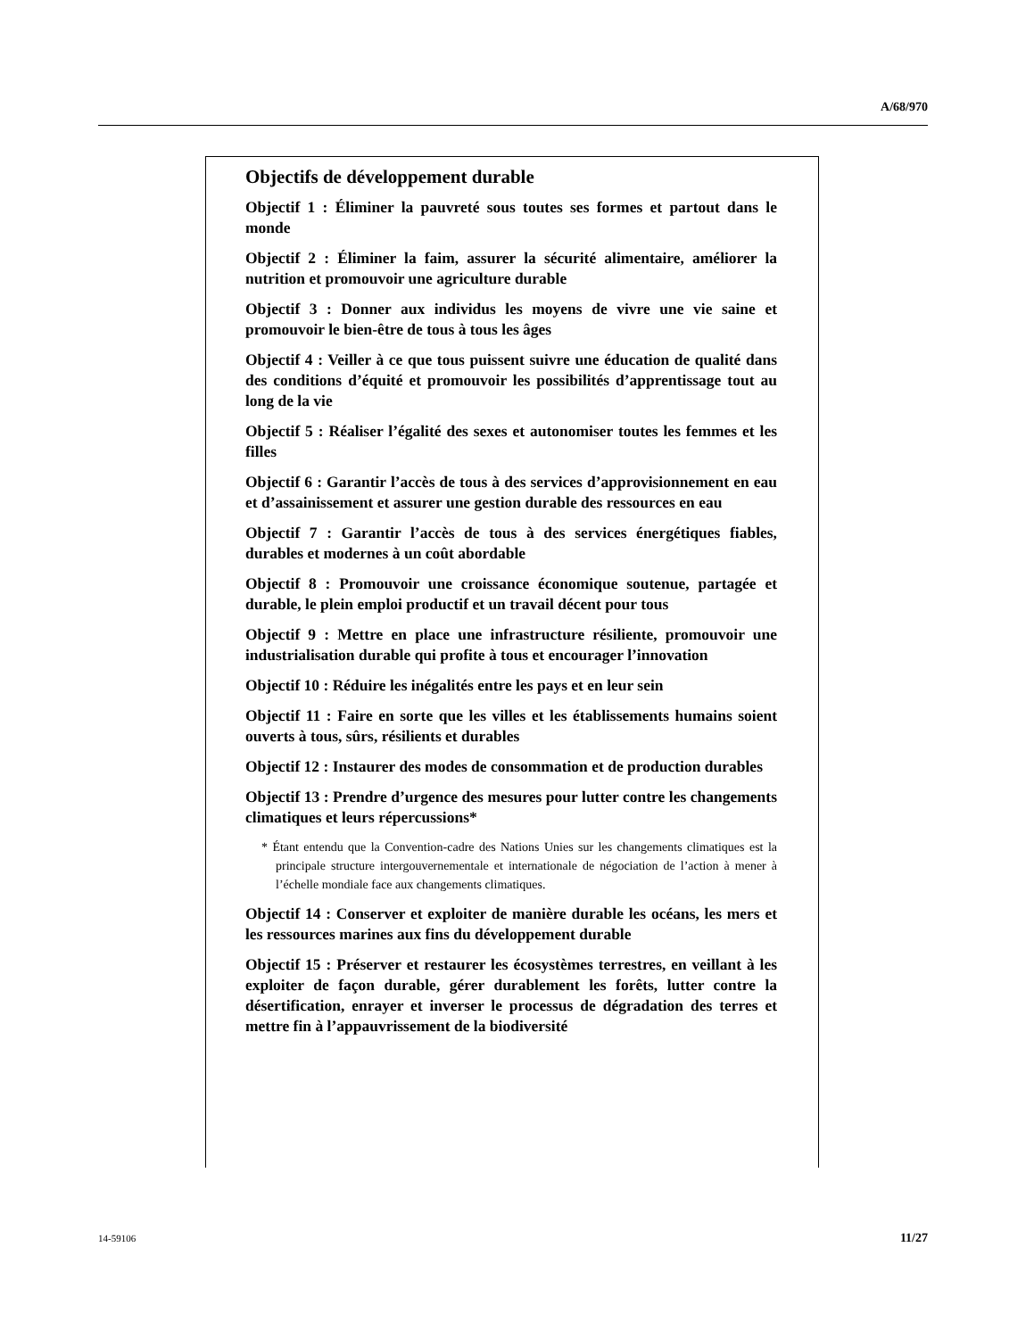A/68/970
Objectifs de développement durable
Objectif 1 : Éliminer la pauvreté sous toutes ses formes et partout dans le monde
Objectif 2 : Éliminer la faim, assurer la sécurité alimentaire, améliorer la nutrition et promouvoir une agriculture durable
Objectif 3 : Donner aux individus les moyens de vivre une vie saine et promouvoir le bien-être de tous à tous les âges
Objectif 4 : Veiller à ce que tous puissent suivre une éducation de qualité dans des conditions d’équité et promouvoir les possibilités d’apprentissage tout au long de la vie
Objectif 5 : Réaliser l’égalité des sexes et autonomiser toutes les femmes et les filles
Objectif 6 : Garantir l’accès de tous à des services d’approvisionnement en eau et d’assainissement et assurer une gestion durable des ressources en eau
Objectif 7 : Garantir l’accès de tous à des services énergétiques fiables, durables et modernes à un coût abordable
Objectif 8 : Promouvoir une croissance économique soutenue, partagée et durable, le plein emploi productif et un travail décent pour tous
Objectif 9 : Mettre en place une infrastructure résiliente, promouvoir une industrialisation durable qui profite à tous et encourager l’innovation
Objectif 10 : Réduire les inégalités entre les pays et en leur sein
Objectif 11 : Faire en sorte que les villes et les établissements humains soient ouverts à tous, sûrs, résilients et durables
Objectif 12 : Instaurer des modes de consommation et de production durables
Objectif 13 : Prendre d’urgence des mesures pour lutter contre les changements climatiques et leurs répercussions*
* Étant entendu que la Convention-cadre des Nations Unies sur les changements climatiques est la principale structure intergouvernementale et internationale de négociation de l’action à mener à l’échelle mondiale face aux changements climatiques.
Objectif 14 : Conserver et exploiter de manière durable les océans, les mers et les ressources marines aux fins du développement durable
Objectif 15 : Préserver et restaurer les écosystèmes terrestres, en veillant à les exploiter de façon durable, gérer durablement les forêts, lutter contre la désertification, enrayer et inverser le processus de dégradation des terres et mettre fin à l’appauvrissement de la biodiversité
14-59106 11/27